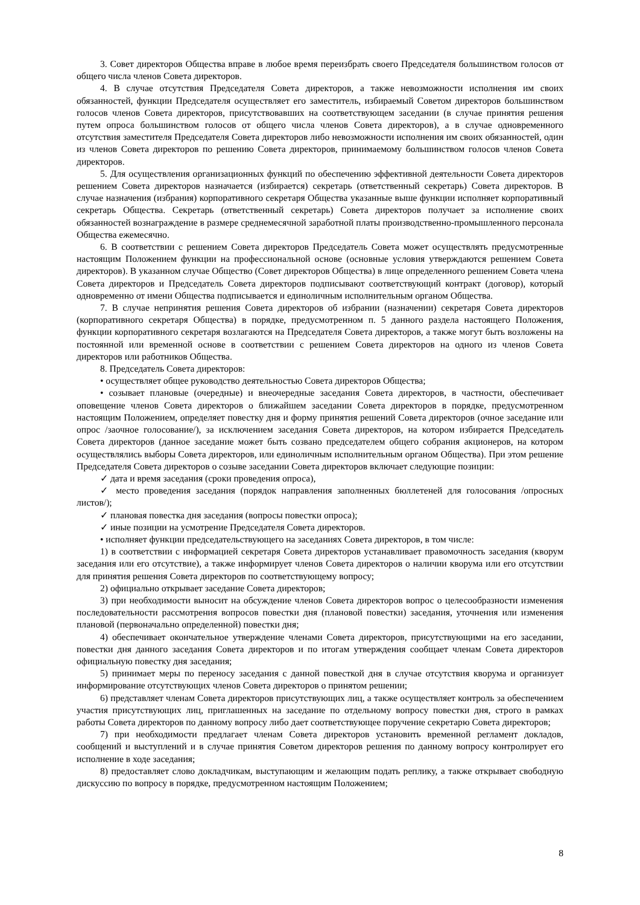3. Совет директоров Общества вправе в любое время переизбрать своего Председателя большинством голосов от общего числа членов Совета директоров.
4. В случае отсутствия Председателя Совета директоров, а также невозможности исполнения им своих обязанностей, функции Председателя осуществляет его заместитель, избираемый Советом директоров большинством голосов членов Совета директоров, присутствовавших на соответствующем заседании (в случае принятия решения путем опроса большинством голосов от общего числа членов Совета директоров), а в случае одновременного отсутствия заместителя Председателя Совета директоров либо невозможности исполнения им своих обязанностей, один из членов Совета директоров по решению Совета директоров, принимаемому большинством голосов членов Совета директоров.
5. Для осуществления организационных функций по обеспечению эффективной деятельности Совета директоров решением Совета директоров назначается (избирается) секретарь (ответственный секретарь) Совета директоров. В случае назначения (избрания) корпоративного секретаря Общества указанные выше функции исполняет корпоративный секретарь Общества. Секретарь (ответственный секретарь) Совета директоров получает за исполнение своих обязанностей вознаграждение в размере среднемесячной заработной платы производственно-промышленного персонала Общества ежемесячно.
6. В соответствии с решением Совета директоров Председатель Совета может осуществлять предусмотренные настоящим Положением функции на профессиональной основе (основные условия утверждаются решением Совета директоров). В указанном случае Общество (Совет директоров Общества) в лице определенного решением Совета члена Совета директоров и Председатель Совета директоров подписывают соответствующий контракт (договор), который одновременно от имени Общества подписывается и единоличным исполнительным органом Общества.
7. В случае непринятия решения Совета директоров об избрании (назначении) секретаря Совета директоров (корпоративного секретаря Общества) в порядке, предусмотренном п. 5 данного раздела настоящего Положения, функции корпоративного секретаря возлагаются на Председателя Совета директоров, а также могут быть возложены на постоянной или временной основе в соответствии с решением Совета директоров на одного из членов Совета директоров или работников Общества.
8. Председатель Совета директоров:
• осуществляет общее руководство деятельностью Совета директоров Общества;
• созывает плановые (очередные) и внеочередные заседания Совета директоров, в частности, обеспечивает оповещение членов Совета директоров о ближайшем заседании Совета директоров в порядке, предусмотренном настоящим Положением, определяет повестку дня и форму принятия решений Совета директоров (очное заседание или опрос /заочное голосование/), за исключением заседания Совета директоров, на котором избирается Председатель Совета директоров (данное заседание может быть созвано председателем общего собрания акционеров, на котором осуществлялись выборы Совета директоров, или единоличным исполнительным органом Общества). При этом решение Председателя Совета директоров о созыве заседании Совета директоров включает следующие позиции:
✓ дата и время заседания (сроки проведения опроса),
✓ место проведения заседания (порядок направления заполненных бюллетеней для голосования /опросных листов/);
✓ плановая повестка дня заседания (вопросы повестки опроса);
✓ иные позиции на усмотрение Председателя Совета директоров.
• исполняет функции председательствующего на заседаниях Совета директоров, в том числе:
1) в соответствии с информацией секретаря Совета директоров устанавливает правомочность заседания (кворум заседания или его отсутствие), а также информирует членов Совета директоров о наличии кворума или его отсутствии для принятия решения Совета директоров по соответствующему вопросу;
2) официально открывает заседание Совета директоров;
3) при необходимости выносит на обсуждение членов Совета директоров вопрос о целесообразности изменения последовательности рассмотрения вопросов повестки дня (плановой повестки) заседания, уточнения или изменения плановой (первоначально определенной) повестки дня;
4) обеспечивает окончательное утверждение членами Совета директоров, присутствующими на его заседании, повестки дня данного заседания Совета директоров и по итогам утверждения сообщает членам Совета директоров официальную повестку дня заседания;
5) принимает меры по переносу заседания с данной повесткой дня в случае отсутствия кворума и организует информирование отсутствующих членов Совета директоров о принятом решении;
6) представляет членам Совета директоров присутствующих лиц, а также осуществляет контроль за обеспечением участия присутствующих лиц, приглашенных на заседание по отдельному вопросу повестки дня, строго в рамках работы Совета директоров по данному вопросу либо дает соответствующее поручение секретарю Совета директоров;
7) при необходимости предлагает членам Совета директоров установить временной регламент докладов, сообщений и выступлений и в случае принятия Советом директоров решения по данному вопросу контролирует его исполнение в ходе заседания;
8) предоставляет слово докладчикам, выступающим и желающим подать реплику, а также открывает свободную дискуссию по вопросу в порядке, предусмотренном настоящим Положением;
8